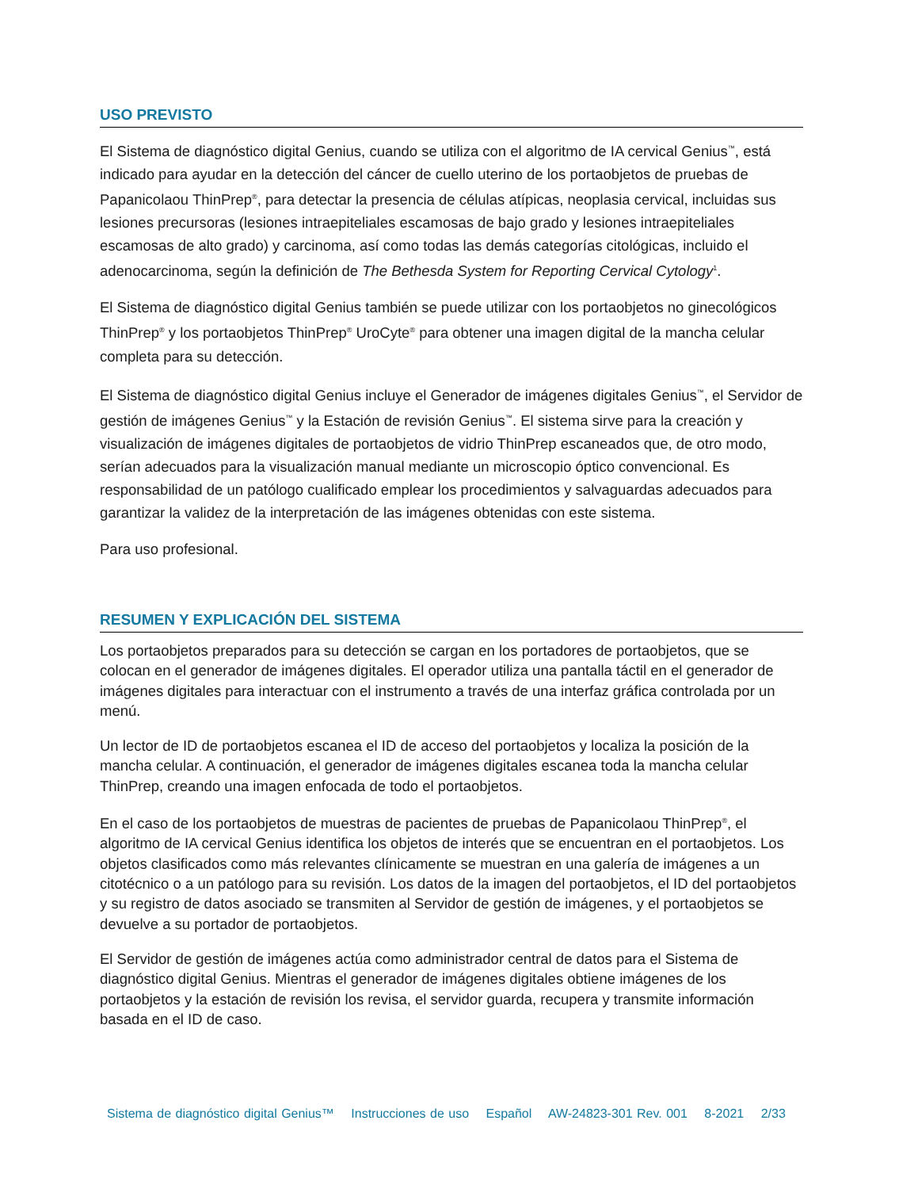USO PREVISTO
El Sistema de diagnóstico digital Genius, cuando se utiliza con el algoritmo de IA cervical Genius<sup>™</sup>, está indicado para ayudar en la detección del cáncer de cuello uterino de los portaobjetos de pruebas de Papanicolaou ThinPrep<sup>®</sup>, para detectar la presencia de células atípicas, neoplasia cervical, incluidas sus lesiones precursoras (lesiones intraepiteliales escamosas de bajo grado y lesiones intraepiteliales escamosas de alto grado) y carcinoma, así como todas las demás categorías citológicas, incluido el adenocarcinoma, según la definición de The Bethesda System for Reporting Cervical Cytology<sup>1</sup>.
El Sistema de diagnóstico digital Genius también se puede utilizar con los portaobjetos no ginecológicos ThinPrep<sup>®</sup> y los portaobjetos ThinPrep<sup>®</sup> UroCyte<sup>®</sup> para obtener una imagen digital de la mancha celular completa para su detección.
El Sistema de diagnóstico digital Genius incluye el Generador de imágenes digitales Genius<sup>™</sup>, el Servidor de gestión de imágenes Genius<sup>™</sup> y la Estación de revisión Genius<sup>™</sup>. El sistema sirve para la creación y visualización de imágenes digitales de portaobjetos de vidrio ThinPrep escaneados que, de otro modo, serían adecuados para la visualización manual mediante un microscopio óptico convencional. Es responsabilidad de un patólogo cualificado emplear los procedimientos y salvaguardas adecuados para garantizar la validez de la interpretación de las imágenes obtenidas con este sistema.
Para uso profesional.
RESUMEN Y EXPLICACIÓN DEL SISTEMA
Los portaobjetos preparados para su detección se cargan en los portadores de portaobjetos, que se colocan en el generador de imágenes digitales. El operador utiliza una pantalla táctil en el generador de imágenes digitales para interactuar con el instrumento a través de una interfaz gráfica controlada por un menú.
Un lector de ID de portaobjetos escanea el ID de acceso del portaobjetos y localiza la posición de la mancha celular. A continuación, el generador de imágenes digitales escanea toda la mancha celular ThinPrep, creando una imagen enfocada de todo el portaobjetos.
En el caso de los portaobjetos de muestras de pacientes de pruebas de Papanicolaou ThinPrep<sup>®</sup>, el algoritmo de IA cervical Genius identifica los objetos de interés que se encuentran en el portaobjetos. Los objetos clasificados como más relevantes clínicamente se muestran en una galería de imágenes a un citotécnico o a un patólogo para su revisión. Los datos de la imagen del portaobjetos, el ID del portaobjetos y su registro de datos asociado se transmiten al Servidor de gestión de imágenes, y el portaobjetos se devuelve a su portador de portaobjetos.
El Servidor de gestión de imágenes actúa como administrador central de datos para el Sistema de diagnóstico digital Genius. Mientras el generador de imágenes digitales obtiene imágenes de los portaobjetos y la estación de revisión los revisa, el servidor guarda, recupera y transmite información basada en el ID de caso.
Sistema de diagnóstico digital Genius™ Instrucciones de uso Español AW-24823-301 Rev. 001 8-2021 2/33